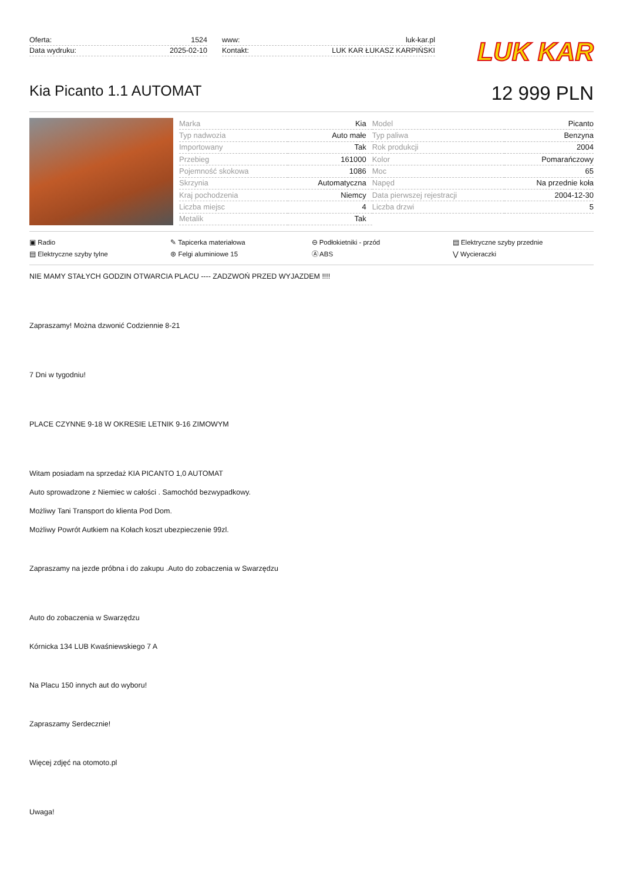Oferta: 1524
Data wydruku: 2025-02-10
www: luk-kar.pl
Kontakt: LUK KAR ŁUKASZ KARPIŃSKI
LUK KAR
Kia Picanto 1.1 AUTOMAT
12 999 PLN
| Marka | Kia | Model | Picanto |
| Typ nadwozia | Auto małe | Typ paliwa | Benzyna |
| Importowany | Tak | Rok produkcji | 2004 |
| Przebieg | 161000 | Kolor | Pomarańczowy |
| Pojemność skokowa | 1086 | Moc | 65 |
| Skrzynia | Automatyczna | Napęd | Na przednie koła |
| Kraj pochodzenia | Niemcy | Data pierwszej rejestracji | 2004-12-30 |
| Liczba miejsc | 4 | Liczba drzwi | 5 |
| Metalik | Tak | | |
▣ Radio ✎ Tapicerka materiałowa ⊖ Podłokietniki - przód ▤ Elektryczne szyby przednie ▤ Elektryczne szyby tylne ⊛ Felgi aluminiowe 15 Ⓐ ABS ⋁ Wycieraczki
NIE MAMY STAŁYCH GODZIN OTWARCIA PLACU ---- ZADZWOŃ PRZED WYJAZDEM !!!!
Zapraszamy! Można dzwonić Codziennie 8-21
7 Dni w tygodniu!
PLACE CZYNNE 9-18 W OKRESIE LETNIK 9-16 ZIMOWYM
Witam posiadam na sprzedaż KIA PICANTO 1,0 AUTOMAT
Auto sprowadzone z Niemiec w całości . Samochód bezwypadkowy.
Możliwy Tani Transport do klienta Pod Dom.
Możliwy Powrót Autkiem na Kołach koszt ubezpieczenie 99zl.
Zapraszamy na jezde próbna i do zakupu .Auto do zobaczenia w Swarzędzu
Auto do zobaczenia w Swarzędzu
Kórnicka 134 LUB Kwaśniewskiego 7 A
Na Placu 150 innych aut do wyboru!
Zapraszamy Serdecznie!
Więcej zdjęć na otomoto.pl
Uwaga!